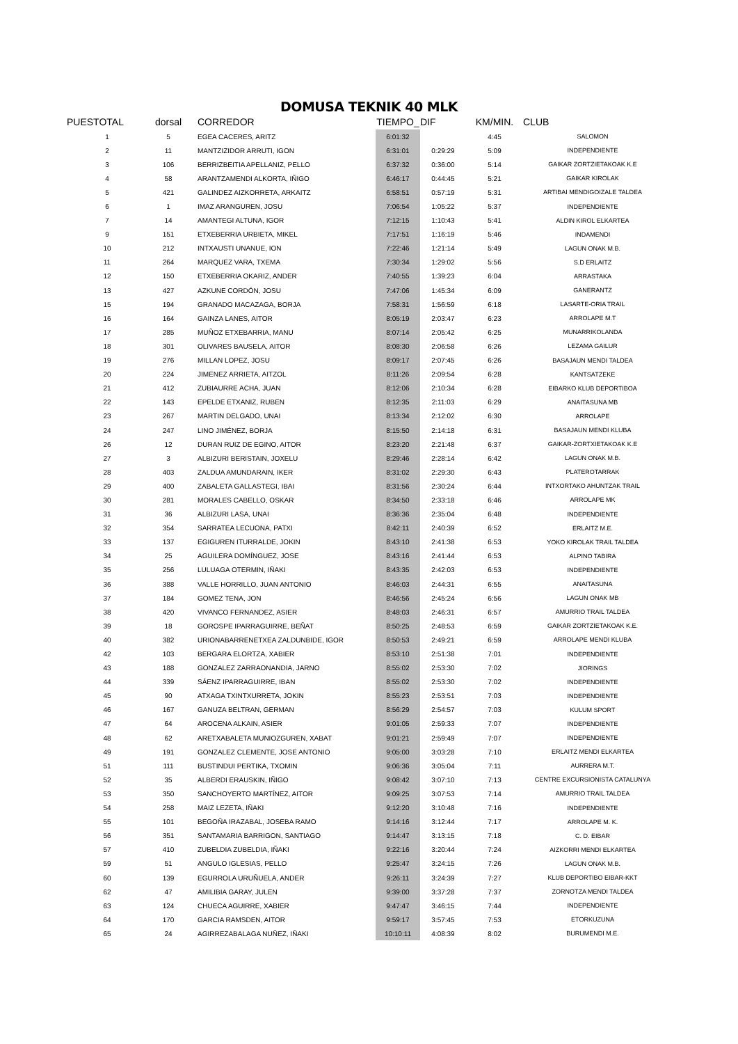DOMUSA TEKNIK 40 MLK
| PUESTOTAL | dorsal | CORREDOR | TIEMPO_ | DIF | KM/MIN. | CLUB |
| --- | --- | --- | --- | --- | --- | --- |
| 1 | 5 | EGEA CACERES, ARITZ | 6:01:32 | | 4:45 | SALOMON |
| 2 | 11 | MANTZIZIDOR ARRUTI, IGON | 6:31:01 | 0:29:29 | 5:09 | INDEPENDIENTE |
| 3 | 106 | BERRIZBEITIA APELLANIZ, PELLO | 6:37:32 | 0:36:00 | 5:14 | GAIKAR ZORTZIETAKOAK K.E |
| 4 | 58 | ARANTZAMENDI ALKORTA, IÑIGO | 6:46:17 | 0:44:45 | 5:21 | GAIKAR KIROLAK |
| 5 | 421 | GALINDEZ AIZKORRETA, ARKAITZ | 6:58:51 | 0:57:19 | 5:31 | ARTIBAI MENDIGOIZALE TALDEA |
| 6 | 1 | IMAZ ARANGUREN, JOSU | 7:06:54 | 1:05:22 | 5:37 | INDEPENDIENTE |
| 7 | 14 | AMANTEGI ALTUNA, IGOR | 7:12:15 | 1:10:43 | 5:41 | ALDIN KIROL ELKARTEA |
| 9 | 151 | ETXEBERRIA URBIETA, MIKEL | 7:17:51 | 1:16:19 | 5:46 | INDAMENDI |
| 10 | 212 | INTXAUSTI UNANUE, ION | 7:22:46 | 1:21:14 | 5:49 | LAGUN ONAK M.B. |
| 11 | 264 | MARQUEZ VARA, TXEMA | 7:30:34 | 1:29:02 | 5:56 | S.D ERLAITZ |
| 12 | 150 | ETXEBERRIA OKARIZ, ANDER | 7:40:55 | 1:39:23 | 6:04 | ARRASTAKA |
| 13 | 427 | AZKUNE CORDÓN, JOSU | 7:47:06 | 1:45:34 | 6:09 | GANERANTZ |
| 15 | 194 | GRANADO MACAZAGA, BORJA | 7:58:31 | 1:56:59 | 6:18 | LASARTE-ORIA TRAIL |
| 16 | 164 | GAINZA LANES, AITOR | 8:05:19 | 2:03:47 | 6:23 | ARROLAPE M.T |
| 17 | 285 | MUÑOZ ETXEBARRIA, MANU | 8:07:14 | 2:05:42 | 6:25 | MUNARRIKOLANDA |
| 18 | 301 | OLIVARES BAUSELA, AITOR | 8:08:30 | 2:06:58 | 6:26 | LEZAMA GAILUR |
| 19 | 276 | MILLAN LOPEZ, JOSU | 8:09:17 | 2:07:45 | 6:26 | BASAJAUN MENDI TALDEA |
| 20 | 224 | JIMENEZ ARRIETA, AITZOL | 8:11:26 | 2:09:54 | 6:28 | KANTSATZEKE |
| 21 | 412 | ZUBIAURRE ACHA, JUAN | 8:12:06 | 2:10:34 | 6:28 | EIBARKO KLUB DEPORTIBOA |
| 22 | 143 | EPELDE ETXANIZ, RUBEN | 8:12:35 | 2:11:03 | 6:29 | ANAITASUNA MB |
| 23 | 267 | MARTIN DELGADO, UNAI | 8:13:34 | 2:12:02 | 6:30 | ARROLAPE |
| 24 | 247 | LINO JIMÉNEZ, BORJA | 8:15:50 | 2:14:18 | 6:31 | BASAJAUN MENDI KLUBA |
| 26 | 12 | DURAN RUIZ DE EGINO, AITOR | 8:23:20 | 2:21:48 | 6:37 | GAIKAR-ZORTXIETAKOAK K.E |
| 27 | 3 | ALBIZURI BERISTAIN, JOXELU | 8:29:46 | 2:28:14 | 6:42 | LAGUN ONAK M.B. |
| 28 | 403 | ZALDUA AMUNDARAIN, IKER | 8:31:02 | 2:29:30 | 6:43 | PLATEROTARRAK |
| 29 | 400 | ZABALETA GALLASTEGI, IBAI | 8:31:56 | 2:30:24 | 6:44 | INTXORTAKO AHUNTZAK TRAIL |
| 30 | 281 | MORALES CABELLO, OSKAR | 8:34:50 | 2:33:18 | 6:46 | ARROLAPE MK |
| 31 | 36 | ALBIZURI LASA, UNAI | 8:36:36 | 2:35:04 | 6:48 | INDEPENDIENTE |
| 32 | 354 | SARRATEA LECUONA, PATXI | 8:42:11 | 2:40:39 | 6:52 | ERLAITZ M.E. |
| 33 | 137 | EGIGUREN ITURRALDE, JOKIN | 8:43:10 | 2:41:38 | 6:53 | YOKO KIROLAK TRAIL TALDEA |
| 34 | 25 | AGUILERA DOMÍNGUEZ, JOSE | 8:43:16 | 2:41:44 | 6:53 | ALPINO TABIRA |
| 35 | 256 | LULUAGA OTERMIN, IÑAKI | 8:43:35 | 2:42:03 | 6:53 | INDEPENDIENTE |
| 36 | 388 | VALLE HORRILLO, JUAN ANTONIO | 8:46:03 | 2:44:31 | 6:55 | ANAITASUNA |
| 37 | 184 | GOMEZ TENA, JON | 8:46:56 | 2:45:24 | 6:56 | LAGUN ONAK MB |
| 38 | 420 | VIVANCO FERNANDEZ, ASIER | 8:48:03 | 2:46:31 | 6:57 | AMURRIO TRAIL TALDEA |
| 39 | 18 | GOROSPE IPARRAGUIRRE, BEÑAT | 8:50:25 | 2:48:53 | 6:59 | GAIKAR ZORTZIETAKOAK K.E. |
| 40 | 382 | URIONABARRENETXEA ZALDUNBIDE, IGOR | 8:50:53 | 2:49:21 | 6:59 | ARROLAPE MENDI KLUBA |
| 42 | 103 | BERGARA ELORTZA, XABIER | 8:53:10 | 2:51:38 | 7:01 | INDEPENDIENTE |
| 43 | 188 | GONZALEZ ZARRAONANDIA, JARNO | 8:55:02 | 2:53:30 | 7:02 | JIORINGS |
| 44 | 339 | SÁENZ IPARRAGUIRRE, IBAN | 8:55:02 | 2:53:30 | 7:02 | INDEPENDIENTE |
| 45 | 90 | ATXAGA TXINTXURRETA, JOKIN | 8:55:23 | 2:53:51 | 7:03 | INDEPENDIENTE |
| 46 | 167 | GANUZA BELTRAN, GERMAN | 8:56:29 | 2:54:57 | 7:03 | KULUM SPORT |
| 47 | 64 | AROCENA ALKAIN, ASIER | 9:01:05 | 2:59:33 | 7:07 | INDEPENDIENTE |
| 48 | 62 | ARETXABALETA MUNIOZGUREN, XABAT | 9:01:21 | 2:59:49 | 7:07 | INDEPENDIENTE |
| 49 | 191 | GONZALEZ CLEMENTE, JOSE ANTONIO | 9:05:00 | 3:03:28 | 7:10 | ERLAITZ MENDI ELKARTEA |
| 51 | 111 | BUSTINDUI PERTIKA, TXOMIN | 9:06:36 | 3:05:04 | 7:11 | AURRERA M.T. |
| 52 | 35 | ALBERDI ERAUSKIN, IÑIGO | 9:08:42 | 3:07:10 | 7:13 | CENTRE EXCURSIONISTA CATALUNYA |
| 53 | 350 | SANCHOYERTO MARTÍNEZ, AITOR | 9:09:25 | 3:07:53 | 7:14 | AMURRIO TRAIL TALDEA |
| 54 | 258 | MAIZ LEZETA, IÑAKI | 9:12:20 | 3:10:48 | 7:16 | INDEPENDIENTE |
| 55 | 101 | BEGOÑA IRAZABAL, JOSEBA RAMO | 9:14:16 | 3:12:44 | 7:17 | ARROLAPE M. K. |
| 56 | 351 | SANTAMARIA BARRIGON, SANTIAGO | 9:14:47 | 3:13:15 | 7:18 | C. D. EIBAR |
| 57 | 410 | ZUBELDIA ZUBELDIA, IÑAKI | 9:22:16 | 3:20:44 | 7:24 | AIZKORRI MENDI ELKARTEA |
| 59 | 51 | ANGULO IGLESIAS, PELLO | 9:25:47 | 3:24:15 | 7:26 | LAGUN ONAK M.B. |
| 60 | 139 | EGURROLA URUÑUELA, ANDER | 9:26:11 | 3:24:39 | 7:27 | KLUB DEPORTIBO EIBAR-KKT |
| 62 | 47 | AMILIBIA GARAY, JULEN | 9:39:00 | 3:37:28 | 7:37 | ZORNOTZA MENDI TALDEA |
| 63 | 124 | CHUECA AGUIRRE, XABIER | 9:47:47 | 3:46:15 | 7:44 | INDEPENDIENTE |
| 64 | 170 | GARCIA RAMSDEN, AITOR | 9:59:17 | 3:57:45 | 7:53 | ETORKUZUNA |
| 65 | 24 | AGIRREZABALAGA NUÑEZ, IÑAKI | 10:10:11 | 4:08:39 | 8:02 | BURUMENDI M.E. |